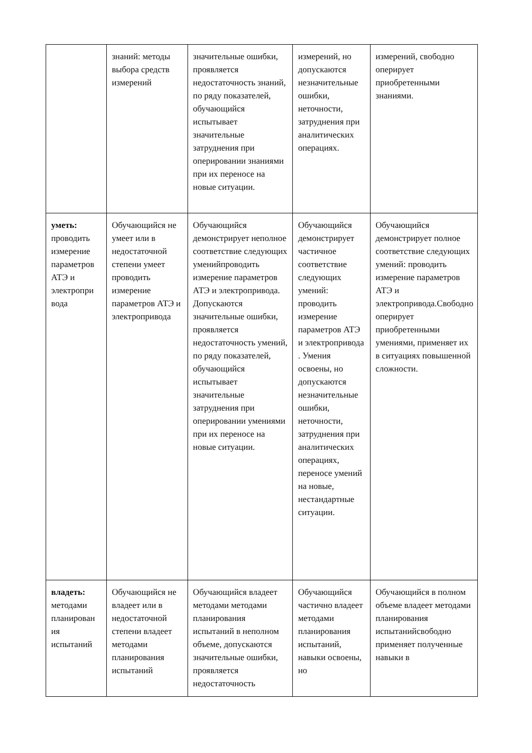| | знаний: методы выбора средств измерений | значительные ошибки, проявляется недостаточность знаний, по ряду показателей, обучающийся испытывает значительные затруднения при оперировании знаниями при их переносе на новые ситуации. | измерений, но допускаются незначительные ошибки, неточности, затруднения при аналитических операциях. | измерений, свободно оперирует приобретенными знаниями. |
| уметь: проводить измерение параметров АТЭ и электропри вода | Обучающийся не умеет или в недостаточной степени умеет проводить измерение параметров АТЭ и электропривода | Обучающийся демонстрирует неполное соответствие следующих уменийпроводить измерение параметров АТЭ и электропривода. Допускаются значительные ошибки, проявляется недостаточность умений, по ряду показателей, обучающийся испытывает значительные затруднения при оперировании умениями при их переносе на новые ситуации. | Обучающийся демонстрирует частичное соответствие следующих умений: проводить измерение параметров АТЭ и электропривода . Умения освоены, но допускаются незначительные ошибки, неточности, затруднения при аналитических операциях, переносе умений на новые, нестандартные ситуации. | Обучающийся демонстрирует полное соответствие следующих умений: проводить измерение параметров АТЭ и электропривода.Свободно оперирует приобретенными умениями, применяет их в ситуациях повышенной сложности. |
| владеть: методами планирован ия испытаний | Обучающийся не владеет или в недостаточной степени владеет методами планирования испытаний | Обучающийся владеет методами методами планирования испытаний в неполном объеме, допускаются значительные ошибки, проявляется недостаточность | Обучающийся частично владеет методами планирования испытаний, навыки освоены, но | Обучающийся в полном объеме владеет методами планирования испытанийсвободно применяет полученные навыки в |